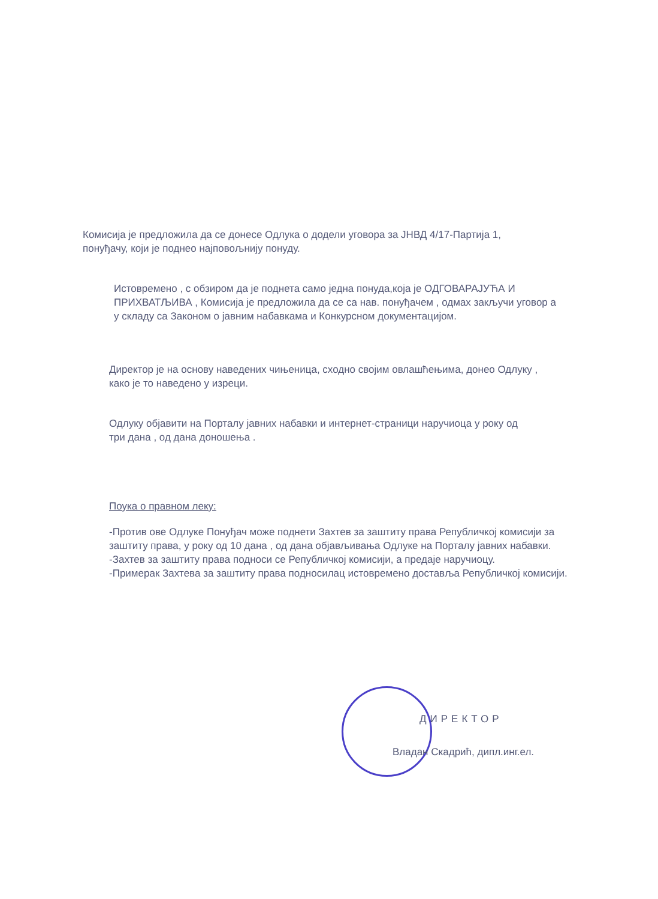Комисија је предложила да се донесе Одлука о додели уговора за ЈНВД 4/17-Партија 1, понуђачу, који је поднео најповољнију понуду.
Истовремено , с обзиром да је поднета само једна понуда,која је ОДГОВАРАЈУЋА И ПРИХВАТЉИВА , Комисија је предложила да се са нав. понуђачем , одмах закључи уговор а у складу са Законом о јавним набавкама и Конкурсном документацијом.
Директор је на основу наведених чињеница, сходно својим овлашћењима, донео Одлуку , како је то наведено у изреци.
Одлуку објавити на Порталу јавних набавки и интернет-страници наручиоца у року од три дана , од дана доношења .
Поука о правном леку:
-Против ове Одлуке Понуђач може поднети Захтев за заштиту права Републичкој комисији за заштиту права, у року од 10 дана , од дана објављивања Одлуке на Порталу јавних набавки.
-Захтев за заштиту права подноси се Републичкој комисији, а предаје наручиоцу.
-Примерак Захтева за заштиту права подносилац истовремено доставља Републичкој комисији.
ДИРЕКТОР
Владан Скадрић, дипл.инг.ел.